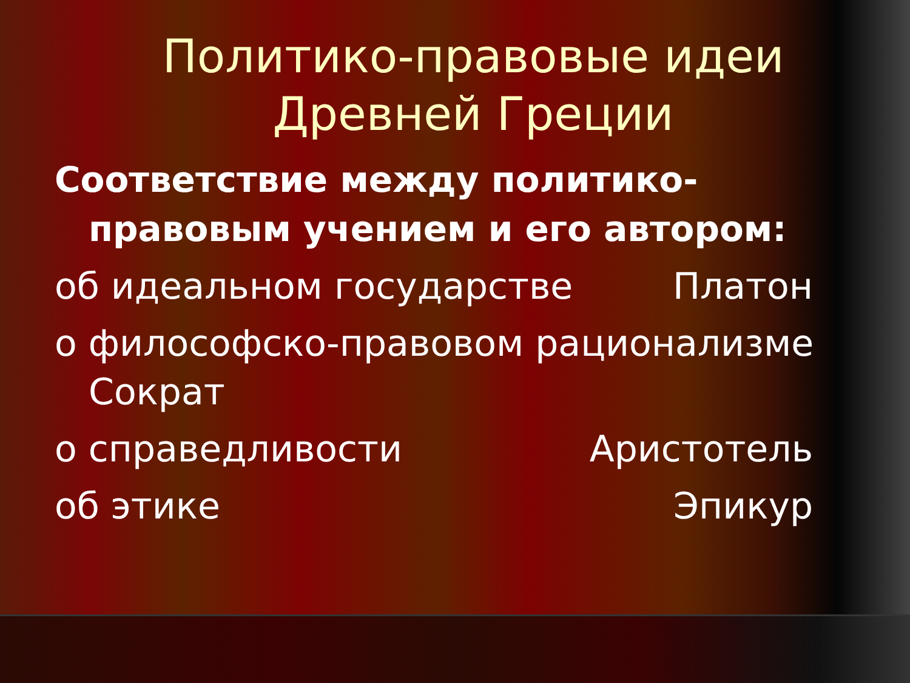Политико-правовые идеи Древней Греции
Соответствие между политико-правовым учением и его автором:
об идеальном государстве Платон
о философско-правовом рационализме Сократ
о справедливости Аристотель
об этике Эпикур